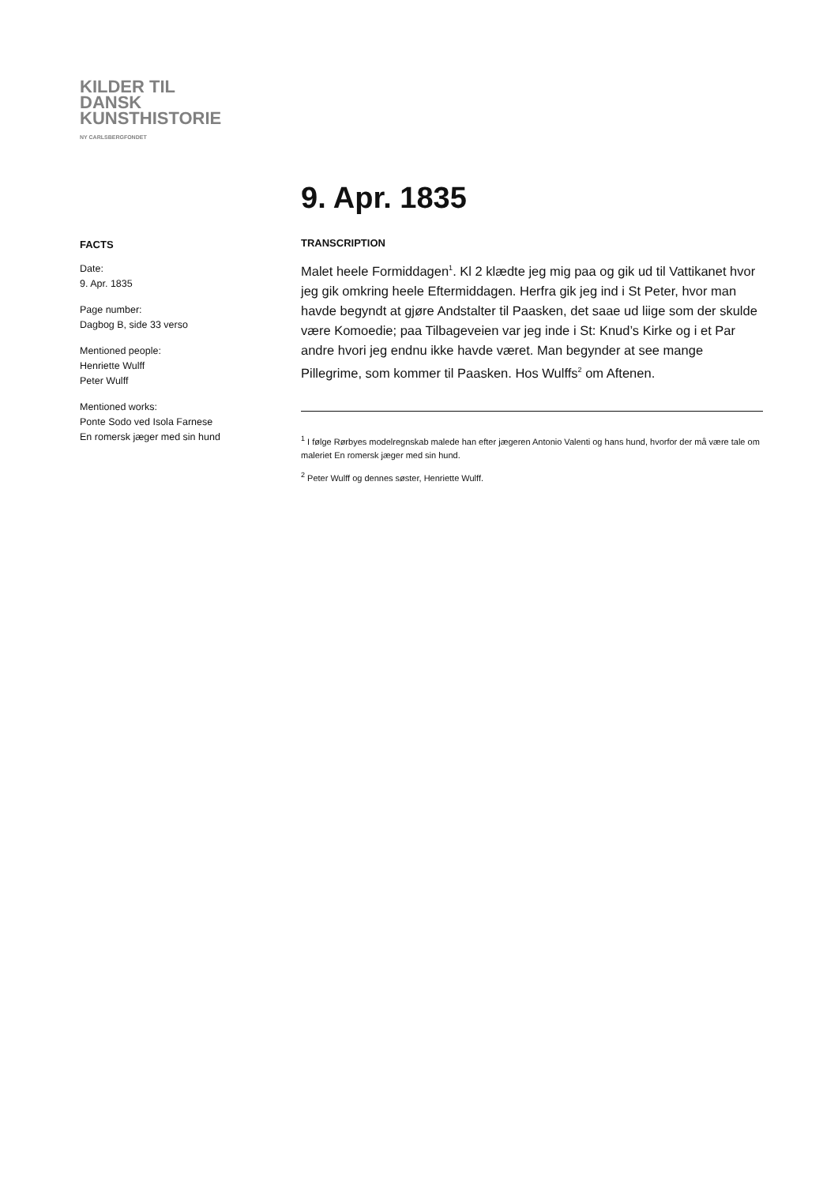KILDER TIL
DANSK
KUNSTHISTORIE
NY CARLSBERGFONDET
9. Apr. 1835
FACTS
Date:
9. Apr. 1835
Page number:
Dagbog B, side 33 verso
Mentioned people:
Henriette Wulff
Peter Wulff
Mentioned works:
Ponte Sodo ved Isola Farnese
En romersk jæger med sin hund
TRANSCRIPTION
Malet heele Formiddagen<sup>1</sup>. Kl 2 klædte jeg mig paa og gik ud til Vattikanet hvor jeg gik omkring heele Eftermiddagen. Herfra gik jeg ind i St Peter, hvor man havde begyndt at gjøre Andstalter til Paasken, det saae ud liige som der skulde være Komoedie; paa Tilbageveien var jeg inde i St: Knud’s Kirke og i et Par andre hvori jeg endnu ikke havde været. Man begynder at see mange Pillegrime, som kommer til Paasken. Hos Wulffs<sup>2</sup> om Aftenen.
<sup>1</sup> I følge Rørbyes modelregnskab malede han efter jægeren Antonio Valenti og hans hund, hvorfor der må være tale om maleriet En romersk jæger med sin hund.
<sup>2</sup> Peter Wulff og dennes søster, Henriette Wulff.